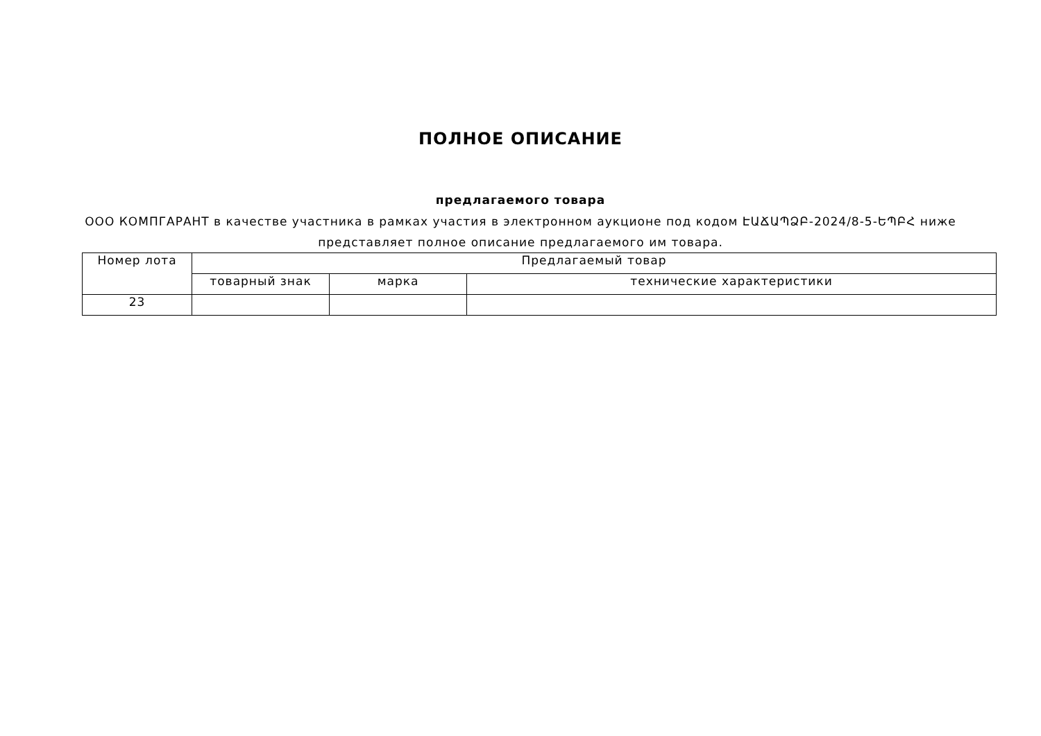ПОЛНОЕ ОПИСАНИЕ
предлагаемого товара
ООО КОМПГАРАНТ в качестве участника в рамках участия в электронном аукционе под кодом ԷԱՃԱՊՁԲ-2024/8-5-ԵՊԲՀ ниже представляет полное описание предлагаемого им товара.
| Номер лота | Предлагаемый товар | | |
| --- | --- | --- | --- |
| | товарный знак | марка | технические характеристики |
| 23 | | | |